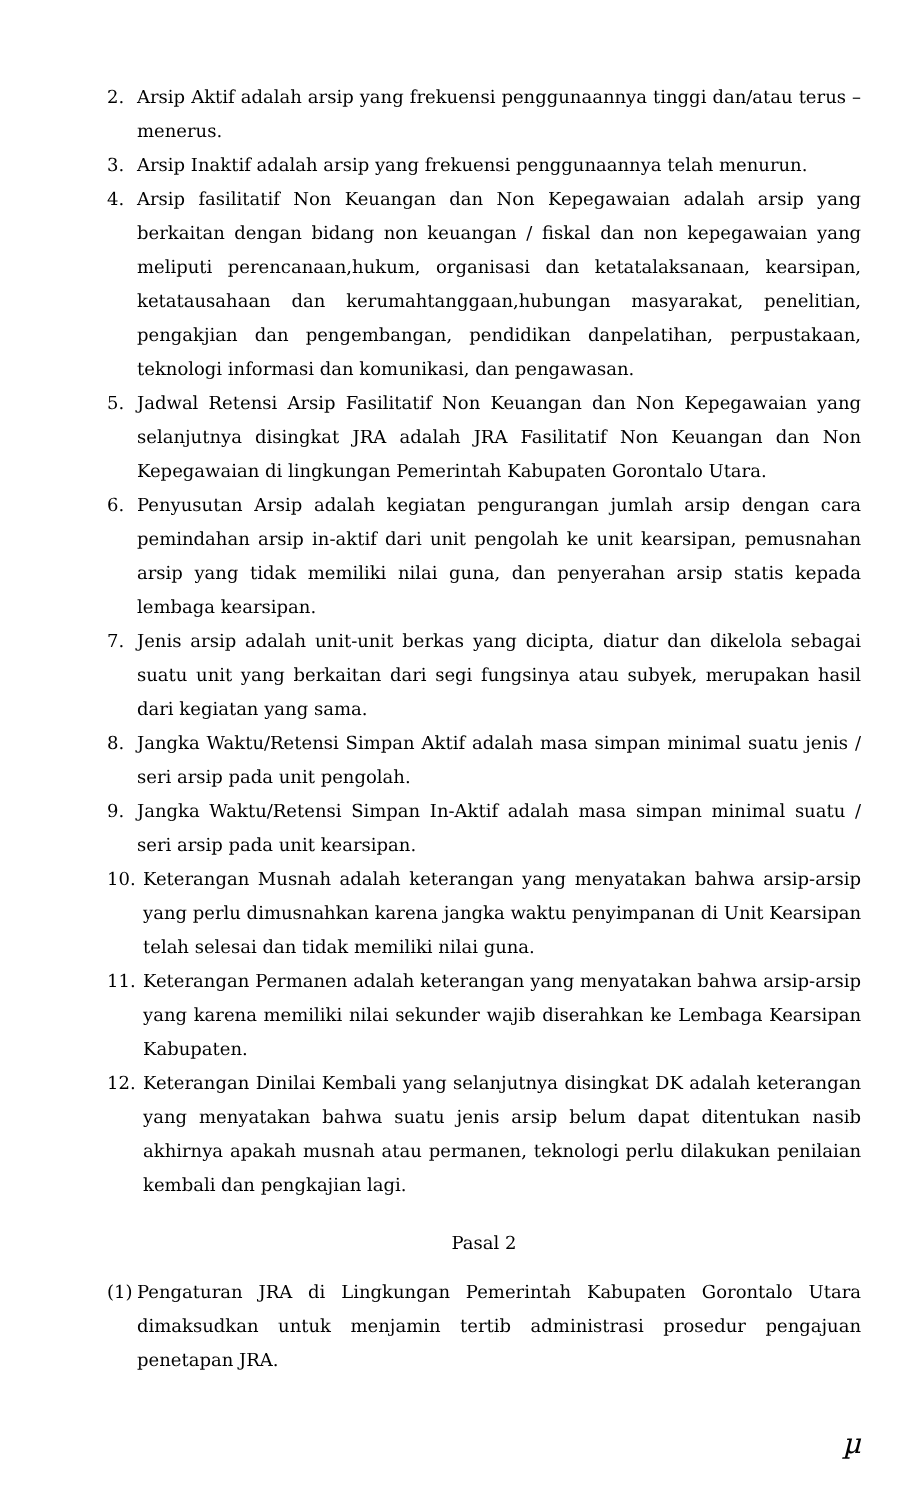2. Arsip Aktif adalah arsip yang frekuensi penggunaannya tinggi dan/atau terus – menerus.
3. Arsip Inaktif adalah arsip yang frekuensi penggunaannya telah menurun.
4. Arsip fasilitatif Non Keuangan dan Non Kepegawaian adalah arsip yang berkaitan dengan bidang non keuangan / fiskal dan non kepegawaian yang meliputi perencanaan,hukum, organisasi dan ketatalaksanaan, kearsipan, ketatausahaan dan kerumahtanggaan,hubungan masyarakat, penelitian, pengakjian dan pengembangan, pendidikan danpelatihan, perpustakaan, teknologi informasi dan komunikasi, dan pengawasan.
5. Jadwal Retensi Arsip Fasilitatif Non Keuangan dan Non Kepegawaian yang selanjutnya disingkat JRA adalah JRA Fasilitatif Non Keuangan dan Non Kepegawaian di lingkungan Pemerintah Kabupaten Gorontalo Utara.
6. Penyusutan Arsip adalah kegiatan pengurangan jumlah arsip dengan cara pemindahan arsip in-aktif dari unit pengolah ke unit kearsipan, pemusnahan arsip yang tidak memiliki nilai guna, dan penyerahan arsip statis kepada lembaga kearsipan.
7. Jenis arsip adalah unit-unit berkas yang dicipta, diatur dan dikelola sebagai suatu unit yang berkaitan dari segi fungsinya atau subyek, merupakan hasil dari kegiatan yang sama.
8. Jangka Waktu/Retensi Simpan Aktif adalah masa simpan minimal suatu jenis / seri arsip pada unit pengolah.
9. Jangka Waktu/Retensi Simpan In-Aktif adalah masa simpan minimal suatu / seri arsip pada unit kearsipan.
10. Keterangan Musnah adalah keterangan yang menyatakan bahwa arsip-arsip yang perlu dimusnahkan karena jangka waktu penyimpanan di Unit Kearsipan telah selesai dan tidak memiliki nilai guna.
11. Keterangan Permanen adalah keterangan yang menyatakan bahwa arsip-arsip yang karena memiliki nilai sekunder wajib diserahkan ke Lembaga Kearsipan Kabupaten.
12. Keterangan Dinilai Kembali yang selanjutnya disingkat DK adalah keterangan yang menyatakan bahwa suatu jenis arsip belum dapat ditentukan nasib akhirnya apakah musnah atau permanen, teknologi perlu dilakukan penilaian kembali dan pengkajian lagi.
Pasal 2
(1) Pengaturan JRA di Lingkungan Pemerintah Kabupaten Gorontalo Utara dimaksudkan untuk menjamin tertib administrasi prosedur pengajuan penetapan JRA.
µ